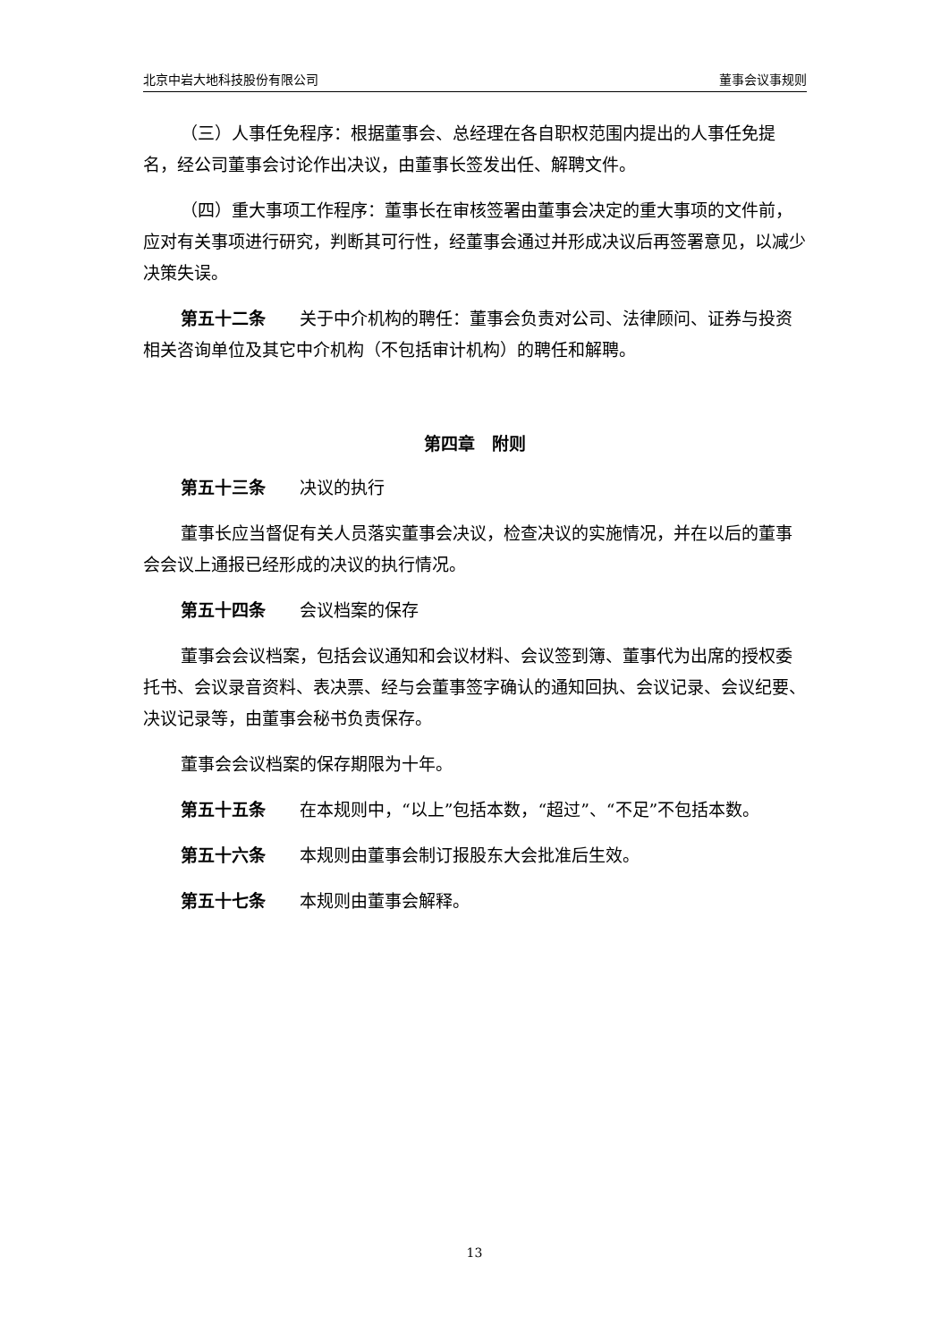北京中岩大地科技股份有限公司 董事会议事规则
（三）人事任免程序：根据董事会、总经理在各自职权范围内提出的人事任免提名，经公司董事会讨论作出决议，由董事长签发出任、解聘文件。
（四）重大事项工作程序：董事长在审核签署由董事会决定的重大事项的文件前，应对有关事项进行研究，判断其可行性，经董事会通过并形成决议后再签署意见，以减少决策失误。
第五十二条　　关于中介机构的聘任：董事会负责对公司、法律顾问、证券与投资相关咨询单位及其它中介机构（不包括审计机构）的聘任和解聘。
第四章　附则
第五十三条　　决议的执行
董事长应当督促有关人员落实董事会决议，检查决议的实施情况，并在以后的董事会会议上通报已经形成的决议的执行情况。
第五十四条　　会议档案的保存
董事会会议档案，包括会议通知和会议材料、会议签到簿、董事代为出席的授权委托书、会议录音资料、表决票、经与会董事签字确认的通知回执、会议记录、会议纪要、决议记录等，由董事会秘书负责保存。
董事会会议档案的保存期限为十年。
第五十五条　　在本规则中，“以上”包括本数，“超过”、“不足”不包括本数。
第五十六条　　本规则由董事会制订报股东大会批准后生效。
第五十七条　　本规则由董事会解释。
13